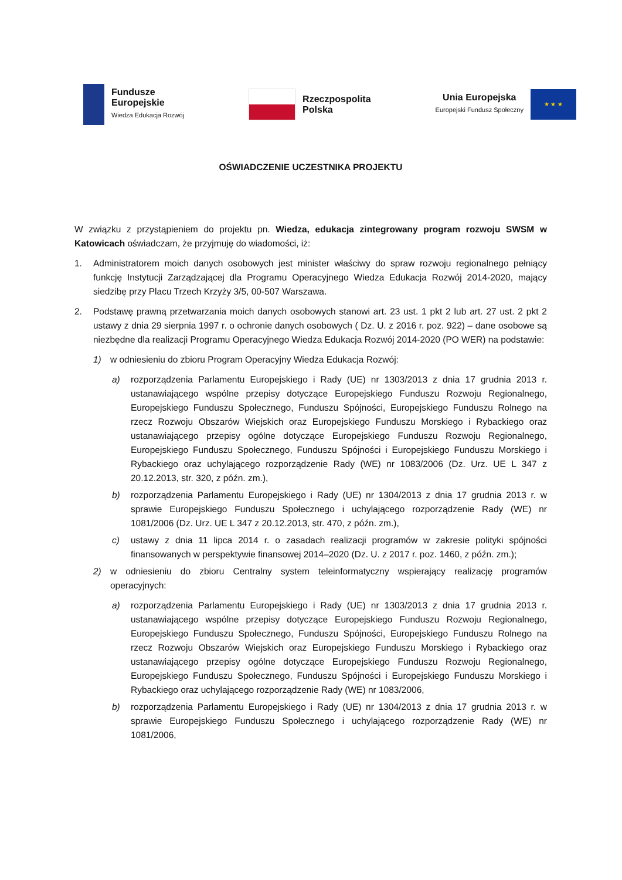Fundusze
Europejskie
Wiedza Edukacja Rozwój
Rzeczpospolita
Polska
Unia Europejska
Europejski Fundusz Społeczny
★ ★ ★
OŚWIADCZENIE UCZESTNIKA PROJEKTU
W związku z przystąpieniem do projektu pn. Wiedza, edukacja zintegrowany program rozwoju SWSM w Katowicach oświadczam, że przyjmuję do wiadomości, iż:
1. Administratorem moich danych osobowych jest minister właściwy do spraw rozwoju regionalnego pełniący funkcję Instytucji Zarządzającej dla Programu Operacyjnego Wiedza Edukacja Rozwój 2014-2020, mający siedzibę przy Placu Trzech Krzyży 3/5, 00-507 Warszawa.
2. Podstawę prawną przetwarzania moich danych osobowych stanowi art. 23 ust. 1 pkt 2 lub art. 27 ust. 2 pkt 2 ustawy z dnia 29 sierpnia 1997 r. o ochronie danych osobowych ( Dz. U. z 2016 r. poz. 922) – dane osobowe są niezbędne dla realizacji Programu Operacyjnego Wiedza Edukacja Rozwój 2014-2020 (PO WER) na podstawie:
1) w odniesieniu do zbioru Program Operacyjny Wiedza Edukacja Rozwój:
a) rozporządzenia Parlamentu Europejskiego i Rady (UE) nr 1303/2013 z dnia 17 grudnia 2013 r. ustanawiającego wspólne przepisy dotyczące Europejskiego Funduszu Rozwoju Regionalnego, Europejskiego Funduszu Społecznego, Funduszu Spójności, Europejskiego Funduszu Rolnego na rzecz Rozwoju Obszarów Wiejskich oraz Europejskiego Funduszu Morskiego i Rybackiego oraz ustanawiającego przepisy ogólne dotyczące Europejskiego Funduszu Rozwoju Regionalnego, Europejskiego Funduszu Społecznego, Funduszu Spójności i Europejskiego Funduszu Morskiego i Rybackiego oraz uchylającego rozporządzenie Rady (WE) nr 1083/2006 (Dz. Urz. UE L 347 z 20.12.2013, str. 320, z późn. zm.),
b) rozporządzenia Parlamentu Europejskiego i Rady (UE) nr 1304/2013 z dnia 17 grudnia 2013 r. w sprawie Europejskiego Funduszu Społecznego i uchylającego rozporządzenie Rady (WE) nr 1081/2006 (Dz. Urz. UE L 347 z 20.12.2013, str. 470, z późn. zm.),
c) ustawy z dnia 11 lipca 2014 r. o zasadach realizacji programów w zakresie polityki spójności finansowanych w perspektywie finansowej 2014–2020 (Dz. U. z 2017 r. poz. 1460, z późn. zm.);
2) w odniesieniu do zbioru Centralny system teleinformatyczny wspierający realizację programów operacyjnych:
a) rozporządzenia Parlamentu Europejskiego i Rady (UE) nr 1303/2013 z dnia 17 grudnia 2013 r. ustanawiającego wspólne przepisy dotyczące Europejskiego Funduszu Rozwoju Regionalnego, Europejskiego Funduszu Społecznego, Funduszu Spójności, Europejskiego Funduszu Rolnego na rzecz Rozwoju Obszarów Wiejskich oraz Europejskiego Funduszu Morskiego i Rybackiego oraz ustanawiającego przepisy ogólne dotyczące Europejskiego Funduszu Rozwoju Regionalnego, Europejskiego Funduszu Społecznego, Funduszu Spójności i Europejskiego Funduszu Morskiego i Rybackiego oraz uchylającego rozporządzenie Rady (WE) nr 1083/2006,
b) rozporządzenia Parlamentu Europejskiego i Rady (UE) nr 1304/2013 z dnia 17 grudnia 2013 r. w sprawie Europejskiego Funduszu Społecznego i uchylającego rozporządzenie Rady (WE) nr 1081/2006,